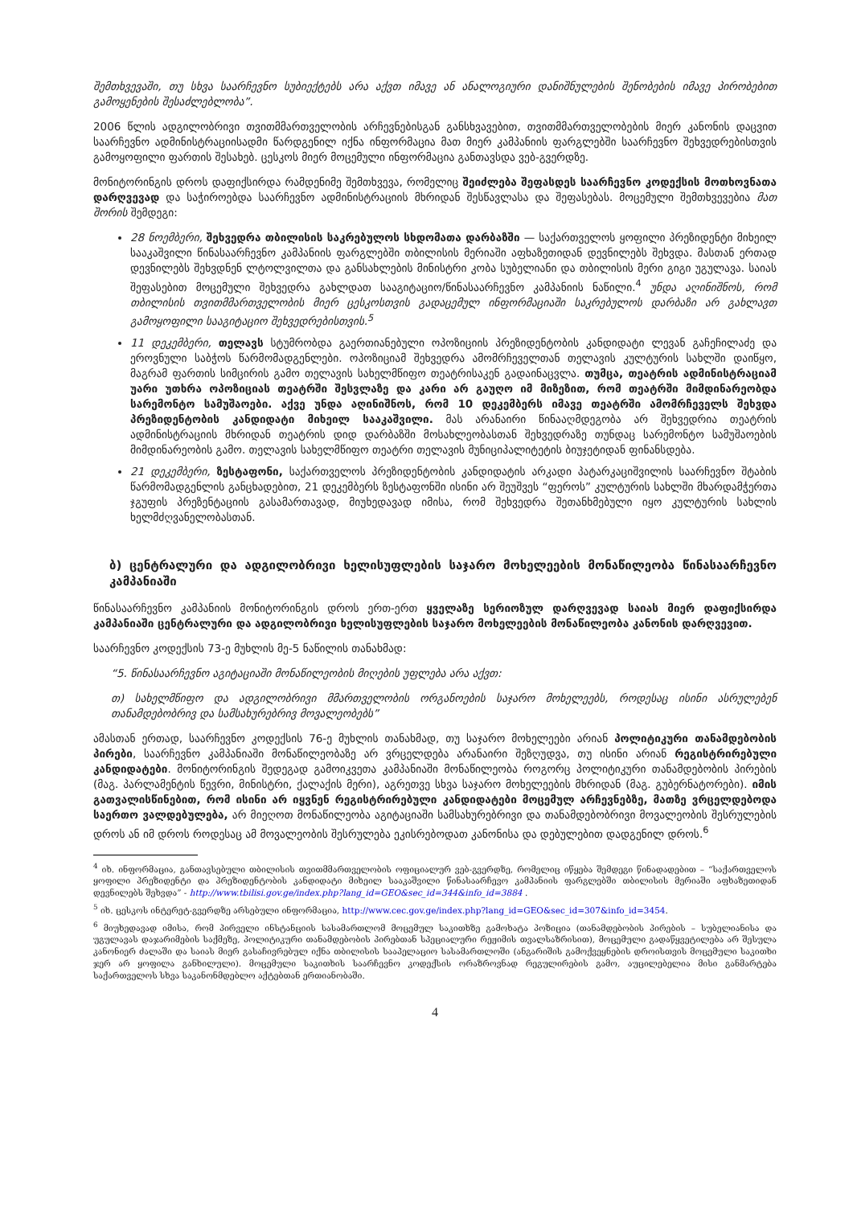შემთხვევაში, თუ სხვა საარჩევნო სუბიექტებს არა აქვთ იმავე ან ანალოგიური დანიშნულების შენობების იმავე პირობებით გამოყენების შესაძლებლობა”.
2006 წლის ადგილობრივი თვითმმართველობის არჩევნებისგან განსხვავებით, თვითმმართველობების მიერ კანონის დაცვით საარჩევნო ადმინისტრაციისადმი წარდგენილ იქნა ინფორმაცია მათ მიერ კამპანიის ფარგლებში საარჩევნო შეხვედრებისთვის გამოყოფილი ფართის შესახებ. ცესკოს მიერ მოცემული ინფორმაცია განთავსდა ვებ-გვერდზე.
მონიტორინგის დროს დაფიქსირდა რამდენიმე შემთხვევა, რომელიც შეიძლება შეფასდეს საარჩევნო კოდექსის მოთხოვნათა დარღვევად და საჭიროებდა საარჩევნო ადმინისტრაციის მხრიდან შესწავლასა და შეფასებას. მოცემული შემთხვევებია მათ შორის შემდეგი:
28 ნოემბერი, შეხვედრა თბილისის საკრებულოს სხდომათა დარბაზში — საქართველოს ყოფილი პრეზიდენტი მიხეილ სააკაშვილი წინასაარჩევნო კამპანიის ფარგლებში თბილისის მერიაში აფხაზეთიდან დევნილებს შეხვდა. მასთან ერთად დევნილებს შეხვდნენ ლტოლვილთა და განსახლების მინისტრი კობა სუბელიანი და თბილისის მერი გიგი უგულავა. საიას შეფასებით მოცემული შეხვედრა გახლდათ სააგიტაციო/წინასაარჩევნო კამპანიის ნაწილი.<sup>4</sup> უნდა აღინიშნოს, რომ თბილისის თვითმმართველობის მიერ ცესკოსთვის გადაცემულ ინფორმაციაში საკრებულოს დარბაზი არ გახლავთ გამოყოფილი სააგიტაციო შეხვედრებისთვის.<sup>5</sup>
11 დეკემბერი, თელავს სტუმრობდა გაერთიანებული ოპოზიციის პრეზიდენტობის კანდიდატი ლევან გაჩეჩილაძე და ეროვნული საბჭოს წარმომადგენლები. ოპოზიციამ შეხვედრა ამომრჩეველთან თელავის კულტურის სახლში დაიწყო, მაგრამ ფართის სიმცირის გამო თელავის სახელმწიფო თეატრისაკენ გადაინაცვლა. თუმცა, თეატრის ადმინისტრაციამ უარი უთხრა ოპოზიციას თეატრში შესვლაზე და კარი არ გაუღო იმ მიზეზით, რომ თეატრში მიმდინარეობდა სარემონტო სამუშაოები. აქვე უნდა აღინიშნოს, რომ 10 დეკემბერს იმავე თეატრში ამომრჩეველს შეხვდა პრეზიდენტობის კანდიდატი მიხეილ სააკაშვილი. მას არანაირი წინააღმდეგობა არ შეხვედრია თეატრის ადმინისტრაციის მხრიდან თეატრის დიდ დარბაზში მოსახლეობასთან შეხვედრაზე თუნდაც სარემონტო სამუშაოების მიმდინარეობის გამო. თელავის სახელმწიფო თეატრი თელავის მუნიციპალიტეტის ბიუჯეტიდან ფინანსდება.
21 დეკემბერი, ზესტაფონი, საქართველოს პრეზიდენტობის კანდიდატის არკადი პატარკაციშვილის საარჩევნო შტაბის წარმომადგენლის განცხადებით, 21 დეკემბერს ზესტაფონში ისინი არ შეუშვეს “ფეროს” კულტურის სახლში მხარდამჭერთა ჯგუფის პრეზენტაციის გასამართავად, მიუხედავად იმისა, რომ შეხვედრა შეთანხმებული იყო კულტურის სახლის ხელმძღვანელობასთან.
ბ) ცენტრალური და ადგილობრივი ხელისუფლების საჯარო მოხელეების მონაწილეობა წინასაარჩევნო კამპანიაში
წინასაარჩევნო კამპანიის მონიტორინგის დროს ერთ-ერთ ყველაზე სერიოზულ დარღვევად საიას მიერ დაფიქსირდა კამპანიაში ცენტრალური და ადგილობრივი ხელისუფლების საჯარო მოხელეების მონაწილეობა კანონის დარღვევით.
საარჩევნო კოდექსის 73-ე მუხლის მე-5 ნაწილის თანახმად:
“5. წინასაარჩევნო აგიტაციაში მონაწილეობის მიღების უფლება არა აქვთ:
თ) სახელმწიფო და ადგილობრივი მმართველობის ორგანოების საჯარო მოხელეებს, როდესაც ისინი ასრულებენ თანამდებობრივ და სამსახურებრივ მოვალეობებს”
ამასთან ერთად, საარჩევნო კოდექსის 76-ე მუხლის თანახმად, თუ საჯარო მოხელეები არიან პოლიტიკური თანამდებობის პირები, საარჩევნო კამპანიაში მონაწილეობაზე არ ვრცელდება არანაირი შეზღუდვა, თუ ისინი არიან რეგისტრირებული კანდიდატები. მონიტორინგის შედეგად გამოიკვეთა კამპანიაში მონაწილეობა როგორც პოლიტიკური თანამდებობის პირების (მაგ. პარლამენტის წევრი, მინისტრი, ქალაქის მერი), აგრეთვე სხვა საჯარო მოხელეების მხრიდან (მაგ. გუბერნატორები). იმის გათვალისწინებით, რომ ისინი არ იყვნენ რეგისტრირებული კანდიდატები მოცემულ არჩევნებზე, მათზე ვრცელდებოდა საერთო ვალდებულება, არ მიეღოთ მონაწილეობა აგიტაციაში სამსახურებრივი და თანამდებობრივი მოვალეობის შესრულების დროს ან იმ დროს როდესაც ამ მოვალეობის შესრულება ეკისრებოდათ კანონისა და დებულებით დადგენილ დროს.<sup>6</sup>
<sup>4</sup> იხ. ინფორმაცია, განთავსებული თბილისის თვითმმართველობის ოფიციალურ ვებ-გვერდზე, რომელიც იწყება შემდეგი წინადადებით – “საქართველოს ყოფილი პრეზიდენტი და პრეზიდენტობის კანდიდატი მიხეილ სააკაშვილი წინასაარჩევო კამპანიის ფარგლებში თბილისის მერიაში აფხაზეთიდან დევნილებს შეხვდა” - http://www.tbilisi.gov.ge/index.php?lang_id=GEO&sec_id=344&info_id=3884 .
<sup>5</sup> იხ. ცესკოს ინტერეტ-გვერდზე არსებული ინფორმაცია, http://www.cec.gov.ge/index.php?lang_id=GEO&sec_id=307&info_id=3454.
<sup>6</sup> მიუხედავად იმისა, რომ პირველი ინსტანციის სასამართლომ მოცემულ საკითხზე გამოხატა პოზიცია (თანამდებობის პირების – სუბელიანისა და უგულავას დაჯარიმების საქმეზე, პოლიტიკური თანამდებობის პირებთან სპეციალური რეჟიმის თვალსაზრისით), მოცემული გადაწყვეტილება არ შესულა კანონიერ ძალაში და საიას მიერ გასაჩივრებულ იქნა თბილისის სააპელაციო სასამართლოში (ანგარიშის გამოქვეყნების დროისთვის მოცემული საკითხი ჯერ არ ყოფილა განხილული). მოცემული საკითხის საარჩევნო კოდექსის ორაზროვნად რეგულირების გამო, აუცილებელია მისი განმარტება საქართველოს სხვა საკანონმდებლო აქტებთან ერთიანობაში.
4